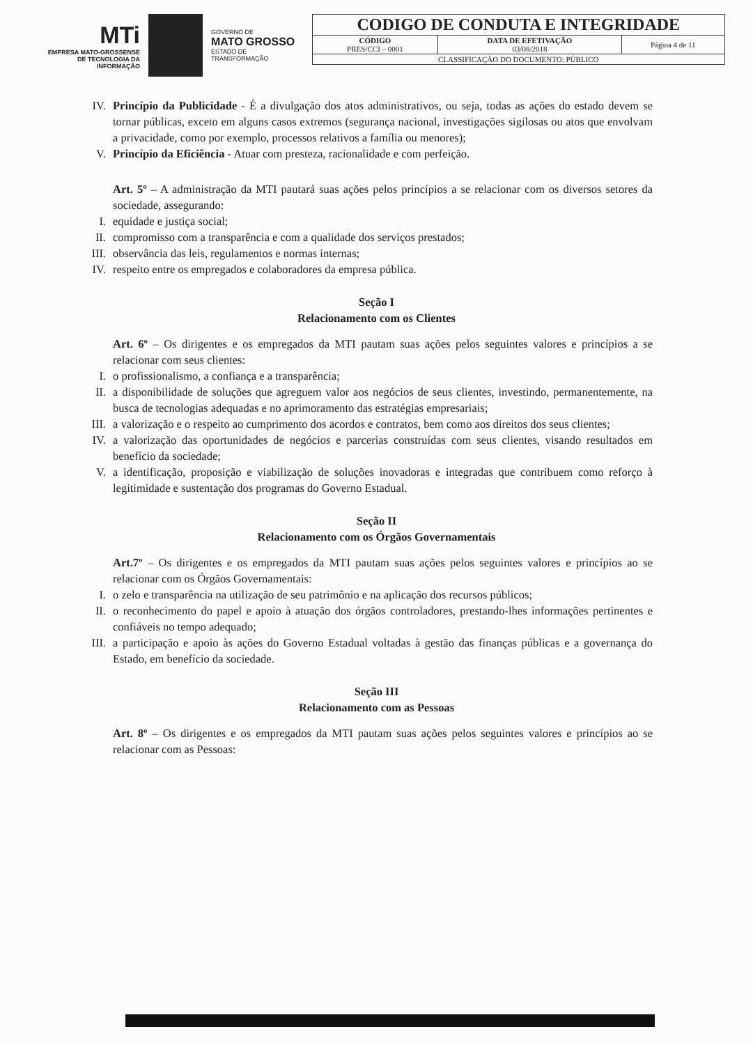MTi
EMPRESA MATO-GROSSENSE DE TECNOLOGIA DA INFORMAÇÃO
GOVERNO DE
MATO GROSSO
ESTADO DE TRANSFORMAÇÃO
| CODIGO DE CONDUTA E INTEGRIDADE | | |
| CÓDIGO PRES/CCI – 0001 | DATA DE EFETIVAÇÃO 03/08/2018 | Página 4 de 11 |
| CLASSIFICAÇÃO DO DOCUMENTO: PÚBLICO | | |
IV. Princípio da Publicidade - É a divulgação dos atos administrativos, ou seja, todas as ações do estado devem se tornar públicas, exceto em alguns casos extremos (segurança nacional, investigações sigilosas ou atos que envolvam a privacidade, como por exemplo, processos relativos a família ou menores);
V. Princípio da Eficiência - Atuar com presteza, racionalidade e com perfeição.
Art. 5º – A administração da MTI pautará suas ações pelos princípios a se relacionar com os diversos setores da sociedade, assegurando:
I. equidade e justiça social;
II. compromisso com a transparência e com a qualidade dos serviços prestados;
III. observância das leis, regulamentos e normas internas;
IV. respeito entre os empregados e colaboradores da empresa pública.
Seção I
Relacionamento com os Clientes
Art. 6º – Os dirigentes e os empregados da MTI pautam suas ações pelos seguintes valores e princípios a se relacionar com seus clientes:
I. o profissionalismo, a confiança e a transparência;
II. a disponibilidade de soluções que agreguem valor aos negócios de seus clientes, investindo, permanentemente, na busca de tecnologias adequadas e no aprimoramento das estratégias empresariais;
III. a valorização e o respeito ao cumprimento dos acordos e contratos, bem como aos direitos dos seus clientes;
IV. a valorização das oportunidades de negócios e parcerias construídas com seus clientes, visando resultados em benefício da sociedade;
V. a identificação, proposição e viabilização de soluções inovadoras e integradas que contribuem como reforço à legitimidade e sustentação dos programas do Governo Estadual.
Seção II
Relacionamento com os Órgãos Governamentais
Art.7º – Os dirigentes e os empregados da MTI pautam suas ações pelos seguintes valores e princípios ao se relacionar com os Órgãos Governamentais:
I. o zelo e transparência na utilização de seu patrimônio e na aplicação dos recursos públicos;
II. o reconhecimento do papel e apoio à atuação dos órgãos controladores, prestando-lhes informações pertinentes e confiáveis no tempo adequado;
III. a participação e apoio às ações do Governo Estadual voltadas à gestão das finanças públicas e a governança do Estado, em benefício da sociedade.
Seção III
Relacionamento com as Pessoas
Art. 8º – Os dirigentes e os empregados da MTI pautam suas ações pelos seguintes valores e princípios ao se relacionar com as Pessoas: